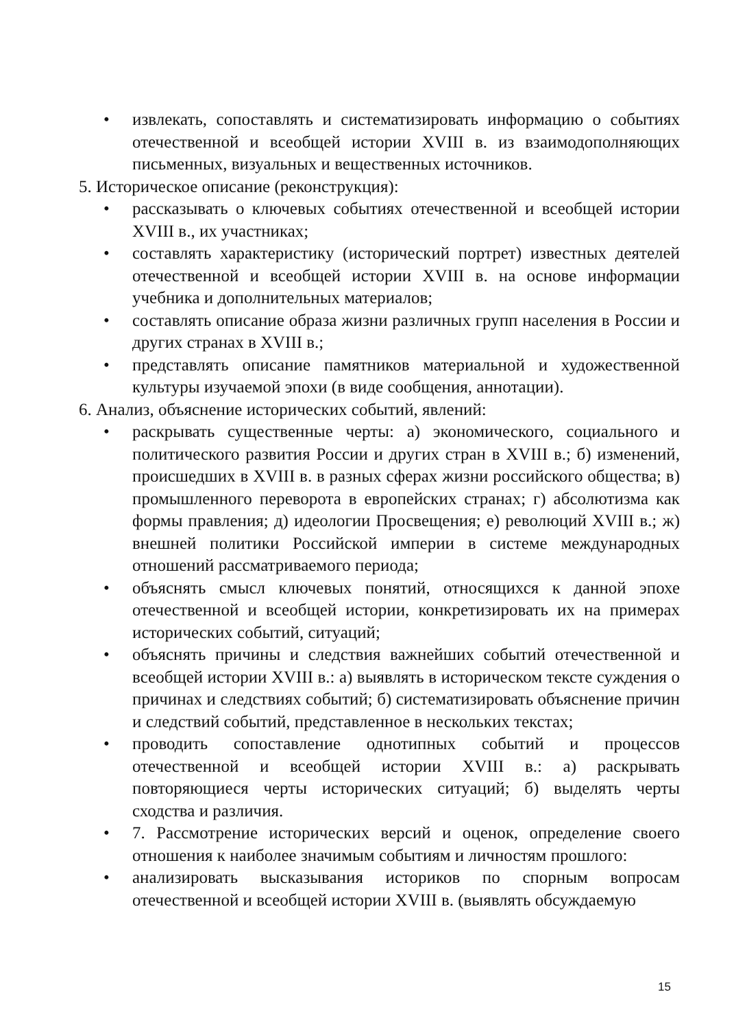• извлекать, сопоставлять и систематизировать информацию о событиях отечественной и всеобщей истории XVIII в. из взаимодополняющих письменных, визуальных и вещественных источников.
5. Историческое описание (реконструкция):
• рассказывать о ключевых событиях отечественной и всеобщей истории XVIII в., их участниках;
• составлять характеристику (исторический портрет) известных деятелей отечественной и всеобщей истории XVIII в. на основе информации учебника и дополнительных материалов;
• составлять описание образа жизни различных групп населения в России и других странах в XVIII в.;
• представлять описание памятников материальной и художественной культуры изучаемой эпохи (в виде сообщения, аннотации).
6. Анализ, объяснение исторических событий, явлений:
• раскрывать существенные черты: а) экономического, социального и политического развития России и других стран в XVIII в.; б) изменений, происшедших в XVIII в. в разных сферах жизни российского общества; в) промышленного переворота в европейских странах; г) абсолютизма как формы правления; д) идеологии Просвещения; е) революций XVIII в.; ж) внешней политики Российской империи в системе международных отношений рассматриваемого периода;
• объяснять смысл ключевых понятий, относящихся к данной эпохе отечественной и всеобщей истории, конкретизировать их на примерах исторических событий, ситуаций;
• объяснять причины и следствия важнейших событий отечественной и всеобщей истории XVIII в.: а) выявлять в историческом тексте суждения о причинах и следствиях событий; б) систематизировать объяснение причин и следствий событий, представленное в нескольких текстах;
• проводить сопоставление однотипных событий и процессов отечественной и всеобщей истории XVIII в.: а) раскрывать повторяющиеся черты исторических ситуаций; б) выделять черты сходства и различия.
• 7. Рассмотрение исторических версий и оценок, определение своего отношения к наиболее значимым событиям и личностям прошлого:
• анализировать высказывания историков по спорным вопросам отечественной и всеобщей истории XVIII в. (выявлять обсуждаемую
15